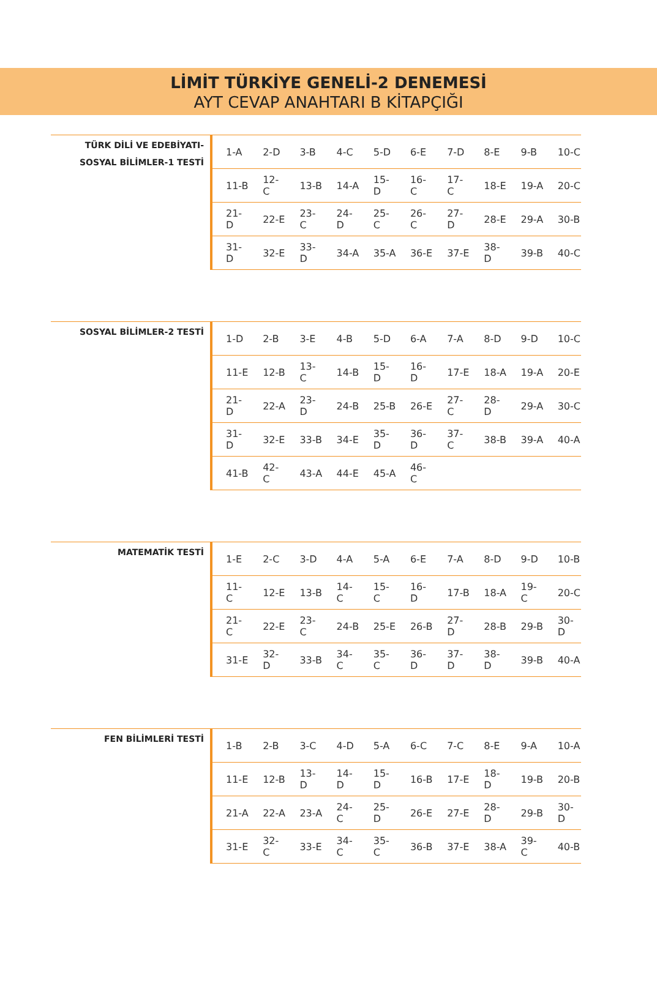LİMİT TÜRKİYE GENELİ-2 DENEMESİ
AYT CEVAP ANAHTARI B KİTAPÇIĞI
TÜRK DİLİ VE EDEBİYATI-
SOSYAL BİLİMLER-1 TESTİ
| 1-A | 2-D | 3-B | 4-C | 5-D | 6-E | 7-D | 8-E | 9-B | 10-C |
| 11-B | 12-C | 13-B | 14-A | 15-D | 16-C | 17-C | 18-E | 19-A | 20-C |
| 21-D | 22-E | 23-C | 24-D | 25-C | 26-C | 27-D | 28-E | 29-A | 30-B |
| 31-D | 32-E | 33-D | 34-A | 35-A | 36-E | 37-E | 38-D | 39-B | 40-C |
SOSYAL BİLİMLER-2 TESTİ
| 1-D | 2-B | 3-E | 4-B | 5-D | 6-A | 7-A | 8-D | 9-D | 10-C |
| 11-E | 12-B | 13-C | 14-B | 15-D | 16-D | 17-E | 18-A | 19-A | 20-E |
| 21-D | 22-A | 23-D | 24-B | 25-B | 26-E | 27-C | 28-D | 29-A | 30-C |
| 31-D | 32-E | 33-B | 34-E | 35-D | 36-D | 37-C | 38-B | 39-A | 40-A |
| 41-B | 42-C | 43-A | 44-E | 45-A | 46-C | | | | |
MATEMATİK TESTİ
| 1-E | 2-C | 3-D | 4-A | 5-A | 6-E | 7-A | 8-D | 9-D | 10-B |
| 11-C | 12-E | 13-B | 14-C | 15-C | 16-D | 17-B | 18-A | 19-C | 20-C |
| 21-C | 22-E | 23-C | 24-B | 25-E | 26-B | 27-D | 28-B | 29-B | 30-D |
| 31-E | 32-D | 33-B | 34-C | 35-C | 36-D | 37-D | 38-D | 39-B | 40-A |
FEN BİLİMLERİ TESTİ
| 1-B | 2-B | 3-C | 4-D | 5-A | 6-C | 7-C | 8-E | 9-A | 10-A |
| 11-E | 12-B | 13-D | 14-D | 15-D | 16-B | 17-E | 18-D | 19-B | 20-B |
| 21-A | 22-A | 23-A | 24-C | 25-D | 26-E | 27-E | 28-D | 29-B | 30-D |
| 31-E | 32-C | 33-E | 34-C | 35-C | 36-B | 37-E | 38-A | 39-C | 40-B |